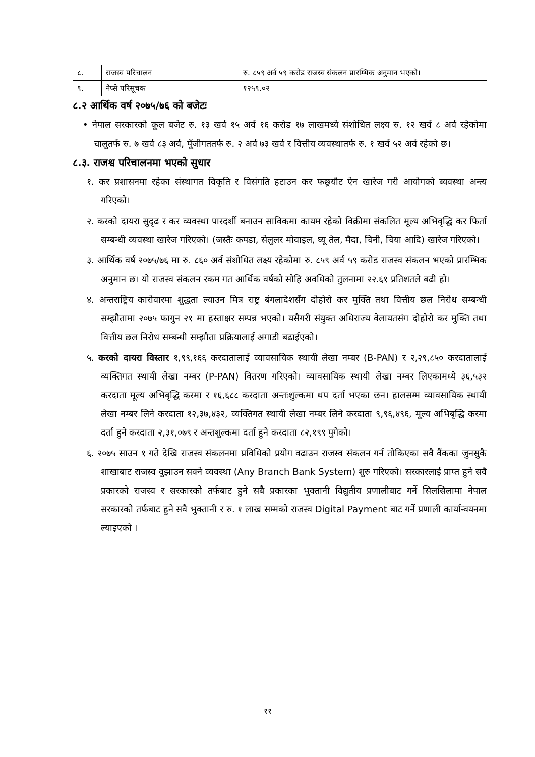| ८. | राजस्व परिचालन | रु. ८५९ अर्व ५९ करोड राजस्व संकलन प्रारम्भिक अनुमान भएको। | |
| ९. | नेप्से परिसूचक | १२५९.०२ | |
८.२ आर्थिक वर्ष २०७५/७६ को बजेटः
• नेपाल सरकारको कूल बजेट रु. १३ खर्व १५ अर्व १६ करोड १७ लाखमध्ये संशोधित लक्ष्य रु. १२ खर्व ८ अर्व रहेकोमा चालुतर्फ रु. ७ खर्व ८३ अर्व, पूँजीगततर्फ रु. २ अर्व ७३ खर्व र वित्तीय व्यवस्थातर्फ रु. १ खर्व ५२ अर्व रहेको छ।
८.३. राजश्व परिचालनमा भएको सुधार
१. कर प्रशासनमा रहेका संस्थागत विकृति र विसंगति हटाउन कर फछ्र्यौट ऐन खारेज गरी आयोगको ब्यवस्था अन्त्य गरिएको।
२. करको दायरा सुदृढ र कर व्यवस्था पारदर्शी बनाउन साविकमा कायम रहेको विक्रीमा संकलित मूल्य अभिवृद्धि कर फिर्ता सम्बन्धी व्यवस्था खारेज गरिएको। (जस्तैः कपडा, सेलुलर मोवाइल, घ्यू तेल, मैदा, चिनी, चिया आदि) खारेज गरिएको।
३. आर्थिक वर्ष २०७५/७६ मा रु. ८६० अर्व संशोधित लक्ष्य रहेकोमा रु. ८५९ अर्व ५९ करोड राजस्व संकलन भएको प्रारम्भिक अनुमान छ। यो राजस्व संकलन रकम गत आर्थिक वर्षको सोहि अवधिको तुलनामा २२.६१ प्रतिशतले बढी हो।
४. अन्तराष्ट्रिय कारोवारमा शुद्धता ल्याउन मित्र राष्ट्र बंगलादेशसँग दोहोरो कर मुक्ति तथा वित्तीय छल निरोध सम्बन्धी सम्झौतामा २०७५ फागुन २१ मा हस्ताक्षर सम्पन्न भएको। यसैगरी संयुक्त अधिराज्य वेलायतसंग दोहोरो कर मुक्ति तथा वित्तीय छल निरोध सम्बन्धी सम्झौता प्रक्रियालाई अगाडी बढाईएको।
५. करको दायरा विस्तार १,९९,१६६ करदातालाई व्यावसायिक स्थायी लेखा नम्बर (B-PAN) र २,२९,८५० करदातालाई व्यक्तिगत स्थायी लेखा नम्बर (P-PAN) वितरण गरिएको। व्यावसायिक स्थायी लेखा नम्बर लिएकामध्ये ३६,५३२ करदाता मूल्य अभिबृद्धि करमा र १६,६८८ करदाता अन्तःशुल्कमा थप दर्ता भएका छन। हालसम्म व्यावसायिक स्थायी लेखा नम्बर लिने करदाता १२,३७,४३२, व्यक्तिगत स्थायी लेखा नम्बर लिने करदाता ९,९६,४९६, मूल्य अभिबृद्धि करमा दर्ता हुने करदाता २,३१,०७९ र अन्तशुल्कमा दर्ता हुने करदाता ८२,१९९ पुगेको।
६. २०७५ साउन १ गते देखि राजस्व संकलनमा प्रविधिको प्रयोग वढाउन राजस्व संकलन गर्न तोकिएका सवै वैंकका जुनसुकै शाखाबाट राजस्व वुझाउन सक्ने व्यवस्था (Any Branch Bank System) शुरु गरिएको। सरकारलाई प्राप्त हुने सवै प्रकारको राजस्व र सरकारको तर्फबाट हुने सबै प्रकारका भुक्तानी विद्युतीय प्रणालीबाट गर्ने सिलसिलामा नेपाल सरकारको तर्फबाट हुने सवै भुक्तानी र रु. १ लाख सम्मको राजस्व Digital Payment बाट गर्ने प्रणाली कार्यान्वयनमा ल्याइएको ।
११